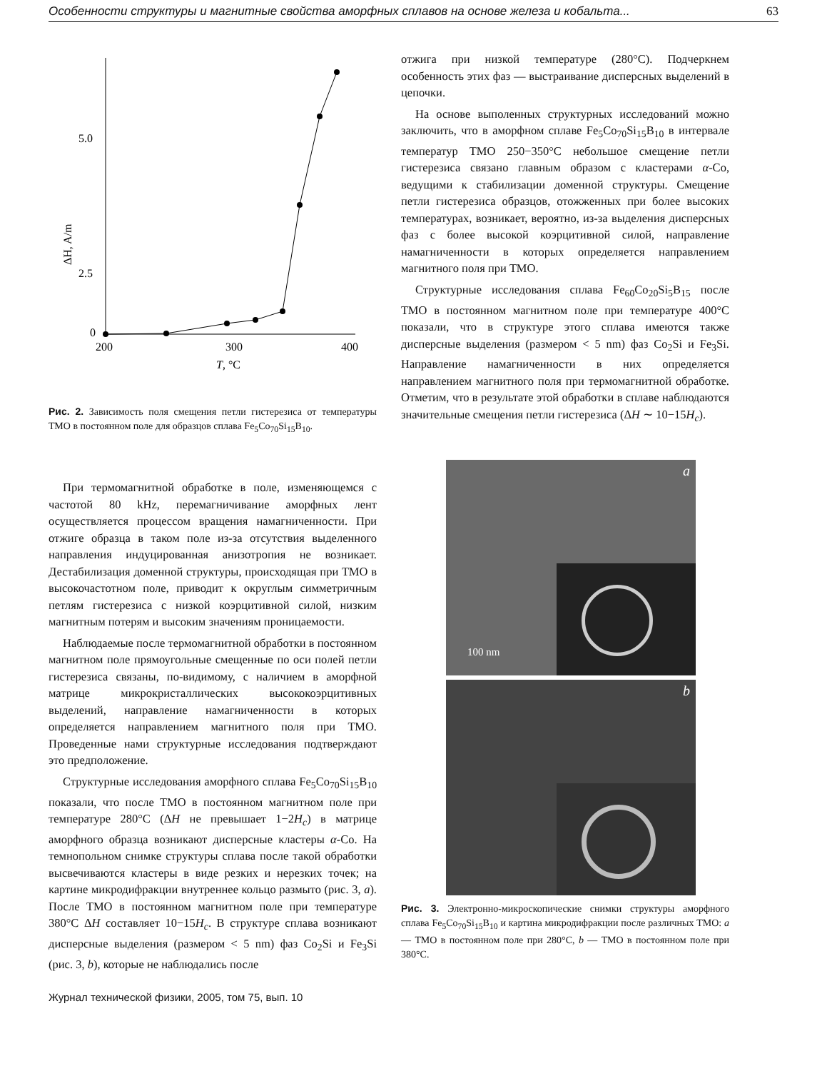Особенности структуры и магнитные свойства аморфных сплавов на основе железа и кобальта... 63
5.0
2.5
0
200
300
400
T, °C
ΔH, A/m
Рис. 2. Зависимость поля смещения петли гистерезиса от температуры ТМО в постоянном поле для образцов сплава Fe<sub>5</sub>Co<sub>70</sub>Si<sub>15</sub>B<sub>10</sub>.
При термомагнитной обработке в поле, изменяющемся с частотой 80 kHz, перемагничивание аморфных лент осуществляется процессом вращения намагниченности. При отжиге образца в таком поле из-за отсутствия выделенного направления индуцированная анизотропия не возникает. Дестабилизация доменной структуры, происходящая при ТМО в высокочастотном поле, приводит к округлым симметричным петлям гистерезиса с низкой коэрцитивной силой, низким магнитным потерям и высоким значениям проницаемости.
Наблюдаемые после термомагнитной обработки в постоянном магнитном поле прямоугольные смещенные по оси полей петли гистерезиса связаны, по-видимому, с наличием в аморфной матрице микрокристаллических высококоэрцитивных выделений, направление намагниченности в которых определяется направлением магнитного поля при ТМО. Проведенные нами структурные исследования подтверждают это предположение.
Структурные исследования аморфного сплава Fe<sub>5</sub>Co<sub>70</sub>Si<sub>15</sub>B<sub>10</sub> показали, что после ТМО в постоянном магнитном поле при температуре 280°C (ΔH не превышает 1−2H<sub>c</sub>) в матрице аморфного образца возникают дисперсные кластеры α-Co. На темнопольном снимке структуры сплава после такой обработки высвечиваются кластеры в виде резких и нерезких точек; на картине микродифракции внутреннее кольцо размыто (рис. 3, a). После ТМО в постоянном магнитном поле при температуре 380°C ΔH составляет 10−15H<sub>c</sub>. В структуре сплава возникают дисперсные выделения (размером < 5 nm) фаз Co<sub>2</sub>Si и Fe<sub>3</sub>Si (рис. 3, b), которые не наблюдались после
отжига при низкой температуре (280°C). Подчеркнем особенность этих фаз — выстраивание дисперсных выделений в цепочки.
На основе выполенных структурных исследований можно заключить, что в аморфном сплаве Fe<sub>5</sub>Co<sub>70</sub>Si<sub>15</sub>B<sub>10</sub> в интервале температур ТМО 250−350°C небольшое смещение петли гистерезиса связано главным образом с кластерами α-Co, ведущими к стабилизации доменной структуры. Смещение петли гистерезиса образцов, отожженных при более высоких температурах, возникает, вероятно, из-за выделения дисперсных фаз с более высокой коэрцитивной силой, направление намагниченности в которых определяется направлением магнитного поля при ТМО.
Структурные исследования сплава Fe<sub>60</sub>Co<sub>20</sub>Si<sub>5</sub>B<sub>15</sub> после ТМО в постоянном магнитном поле при температуре 400°C показали, что в структуре этого сплава имеются также дисперсные выделения (размером < 5 nm) фаз Co<sub>2</sub>Si и Fe<sub>3</sub>Si. Направление намагниченности в них определяется направлением магнитного поля при термомагнитной обработке. Отметим, что в результате этой обработки в сплаве наблюдаются значительные смещения петли гистерезиса (ΔH ∼ 10−15H<sub>c</sub>).
a
100 nm
b
Рис. 3. Электронно-микроскопические снимки структуры аморфного сплава Fe<sub>5</sub>Co<sub>70</sub>Si<sub>15</sub>B<sub>10</sub> и картина микродифракции после различных ТМО: a — ТМО в постоянном поле при 280°C, b — ТМО в постоянном поле при 380°C.
Журнал технической физики, 2005, том 75, вып. 10